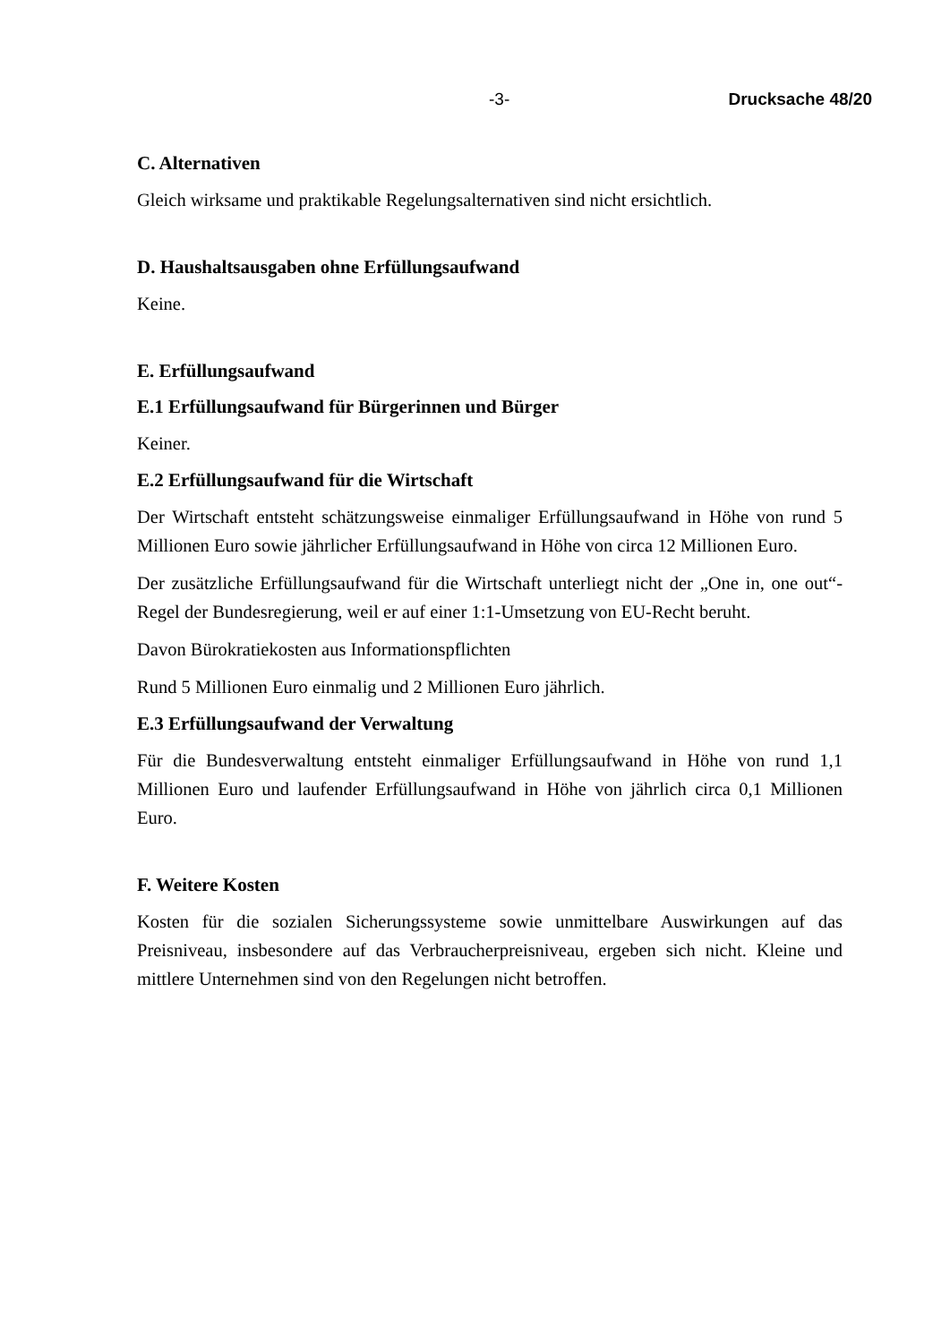-3- Drucksache 48/20
C. Alternativen
Gleich wirksame und praktikable Regelungsalternativen sind nicht ersichtlich.
D. Haushaltsausgaben ohne Erfüllungsaufwand
Keine.
E. Erfüllungsaufwand
E.1 Erfüllungsaufwand für Bürgerinnen und Bürger
Keiner.
E.2 Erfüllungsaufwand für die Wirtschaft
Der Wirtschaft entsteht schätzungsweise einmaliger Erfüllungsaufwand in Höhe von rund 5 Millionen Euro sowie jährlicher Erfüllungsaufwand in Höhe von circa 12 Millionen Euro.
Der zusätzliche Erfüllungsaufwand für die Wirtschaft unterliegt nicht der „One in, one out“-Regel der Bundesregierung, weil er auf einer 1:1-Umsetzung von EU-Recht beruht.
Davon Bürokratiekosten aus Informationspflichten
Rund 5 Millionen Euro einmalig und 2 Millionen Euro jährlich.
E.3 Erfüllungsaufwand der Verwaltung
Für die Bundesverwaltung entsteht einmaliger Erfüllungsaufwand in Höhe von rund 1,1 Millionen Euro und laufender Erfüllungsaufwand in Höhe von jährlich circa 0,1 Millionen Euro.
F. Weitere Kosten
Kosten für die sozialen Sicherungssysteme sowie unmittelbare Auswirkungen auf das Preisniveau, insbesondere auf das Verbraucherpreisniveau, ergeben sich nicht. Kleine und mittlere Unternehmen sind von den Regelungen nicht betroffen.